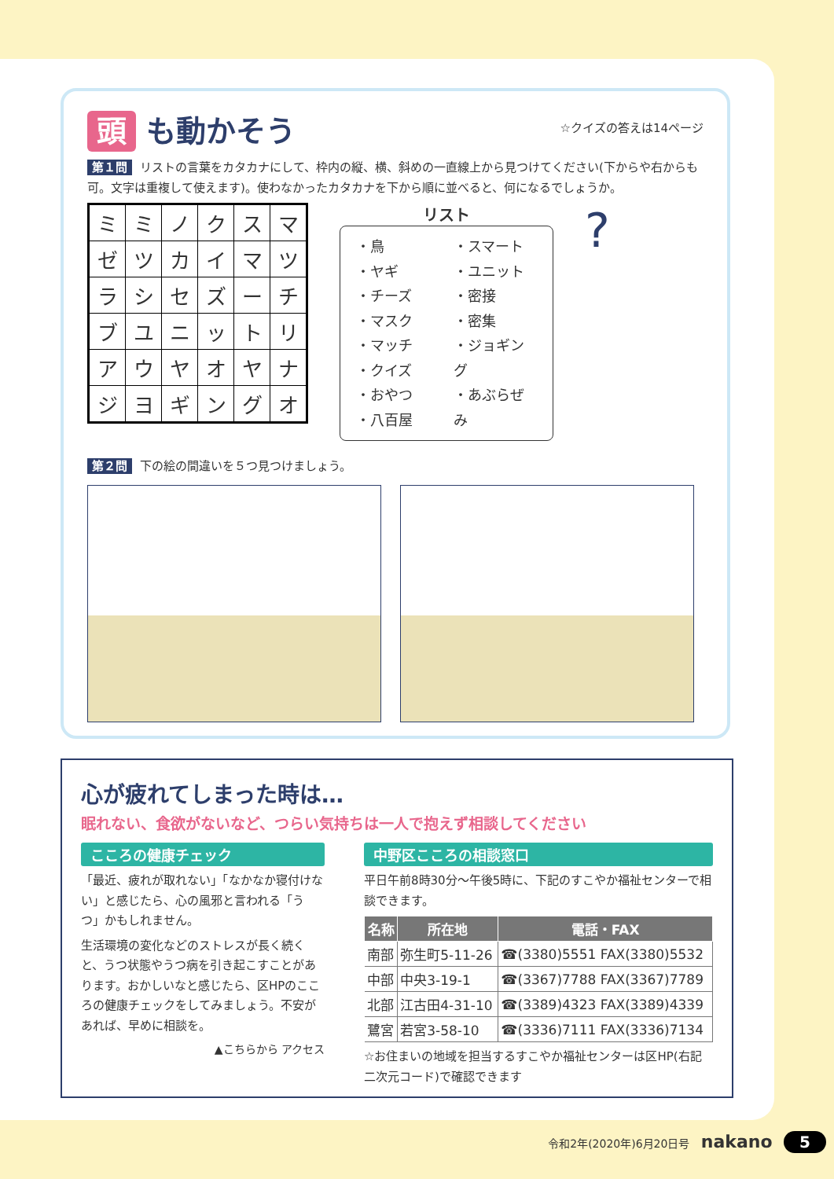頭 も動かそう
☆クイズの答えは14ページ
第１問 リストの言葉をカタカナにして、枠内の縦、横、斜めの一直線上から見つけてください(下からや右からも可。文字は重複して使えます)。使わなかったカタカナを下から順に並べると、何になるでしょうか。
| ミ | ミ | ノ | ク | ス | マ |
| ゼ | ツ | カ | イ | マ | ツ |
| ラ | シ | セ | ズ | ー | チ |
| ブ | ユ | ニ | ッ | ト | リ |
| ア | ウ | ヤ | オ | ヤ | ナ |
| ジ | ヨ | ギ | ン | グ | オ |
リスト
・鳥
・ヤギ
・チーズ
・マスク
・マッチ
・クイズ
・おやつ
・八百屋
・スマート
・ユニット
・密接
・密集
・ジョギング
・あぶらぜみ
?
第２問 下の絵の間違いを５つ見つけましょう。
心が疲れてしまった時は…
眠れない、食欲がないなど、つらい気持ちは一人で抱えず相談してください
こころの健康チェック
「最近、疲れが取れない」「なかなか寝付けない」と感じたら、心の風邪と言われる「うつ」かもしれません。
生活環境の変化などのストレスが長く続くと、うつ状態やうつ病を引き起こすことがあります。おかしいなと感じたら、区HPのこころの健康チェックをしてみましょう。不安があれば、早めに相談を。
▲こちらから アクセス
中野区こころの相談窓口
平日午前8時30分～午後5時に、下記のすこやか福祉センターで相談できます。
| 名称 | 所在地 | 電話・FAX |
| --- | --- | --- |
| 南部 | 弥生町5-11-26 | ☎(3380)5551 FAX(3380)5532 |
| 中部 | 中央3-19-1 | ☎(3367)7788 FAX(3367)7789 |
| 北部 | 江古田4-31-10 | ☎(3389)4323 FAX(3389)4339 |
| 鷺宮 | 若宮3-58-10 | ☎(3336)7111 FAX(3336)7134 |
☆お住まいの地域を担当するすこやか福祉センターは区HP(右記二次元コード)で確認できます
令和2年(2020年)6月20日号 nakano 5